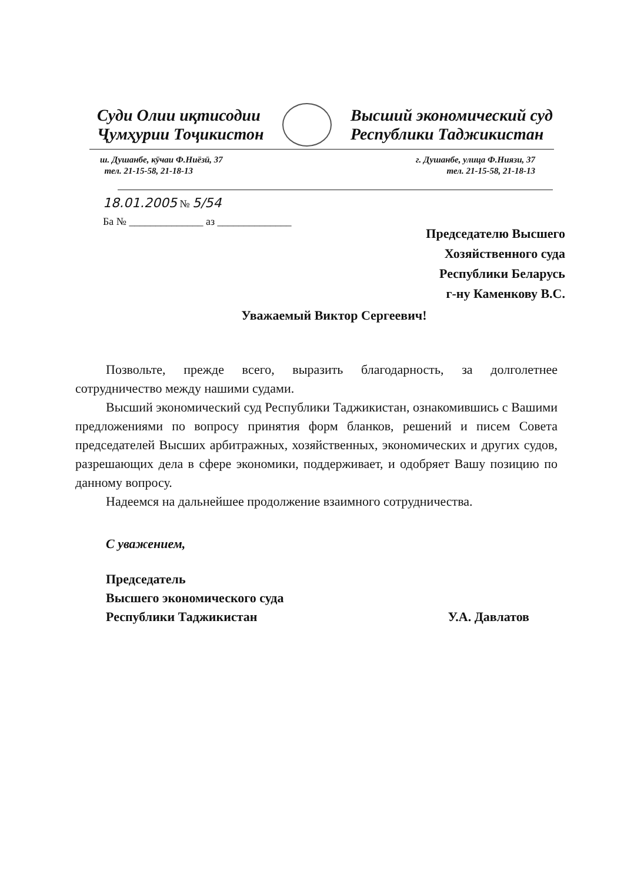Суди Олии иқтисодии
Ҷумҳурии Тоҷикистон
Высший экономический суд
Республики Таджикистан
ш. Душанбе, кӯчаи Ф.Ниёзӣ, 37
тел. 21-15-58, 21-18-13
г. Душанбе, улица Ф.Ниязи, 37
тел. 21-15-58, 21-18-13
18.01.2005 № 5/54
Ба № ______________ аз ______________
Председателю Высшего
Хозяйственного суда
Республики Беларусь
г-ну Каменкову В.С.
Уважаемый Виктор Сергеевич!
Позвольте, прежде всего, выразить благодарность, за долголетнее сотрудничество между нашими судами.
Высший экономический суд Республики Таджикистан, ознакомившись с Вашими предложениями по вопросу принятия форм бланков, решений и писем Совета председателей Высших арбитражных, хозяйственных, экономических и других судов, разрешающих дела в сфере экономики, поддерживает, и одобряет Вашу позицию по данному вопросу.
Надеемся на дальнейшее продолжение взаимного сотрудничества.
С уважением,
Председатель
Высшего экономического суда
Республики Таджикистан У.А. Давлатов